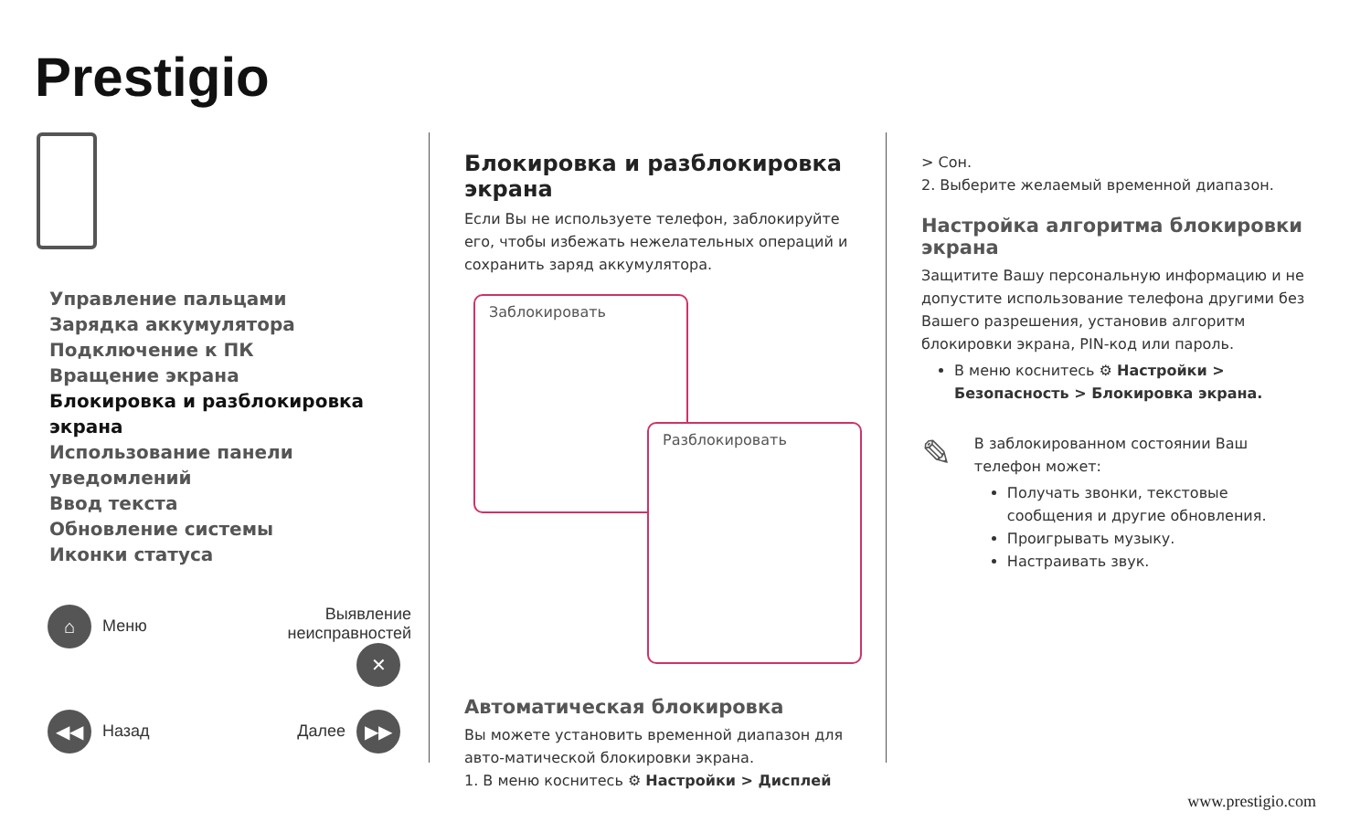Prestigio
Управление пальцами
Зарядка аккумулятора
Подключение к ПК
Вращение экрана
Блокировка и разблокировка экрана
Использование панели уведомлений
Ввод текста
Обновление системы
Иконки статуса
⌂ Меню
Выявление неисправностей ✕
◀◀ Назад
Далее ▶▶
Блокировка и разблокировка экрана
Если Вы не используете телефон, заблокируйте его, чтобы избежать нежелательных операций и сохранить заряд аккумулятора.
Заблокировать
Разблокировать
Автоматическая блокировка
Вы можете установить временной диапазон для авто-матической блокировки экрана.
1. В меню коснитесь ⚙ Настройки > Дисплей
> Сон.
2. Выберите желаемый временной диапазон.
Настройка алгоритма блокировки экрана
Защитите Вашу персональную информацию и не допустите использование телефона другими без Вашего разрешения, установив алгоритм блокировки экрана, PIN-код или пароль.
В меню коснитесь ⚙ Настройки > Безопасность > Блокировка экрана.
✎
В заблокированном состоянии Ваш телефон может:
Получать звонки, текстовые сообщения и другие обновления.
Проигрывать музыку.
Настраивать звук.
www.prestigio.com